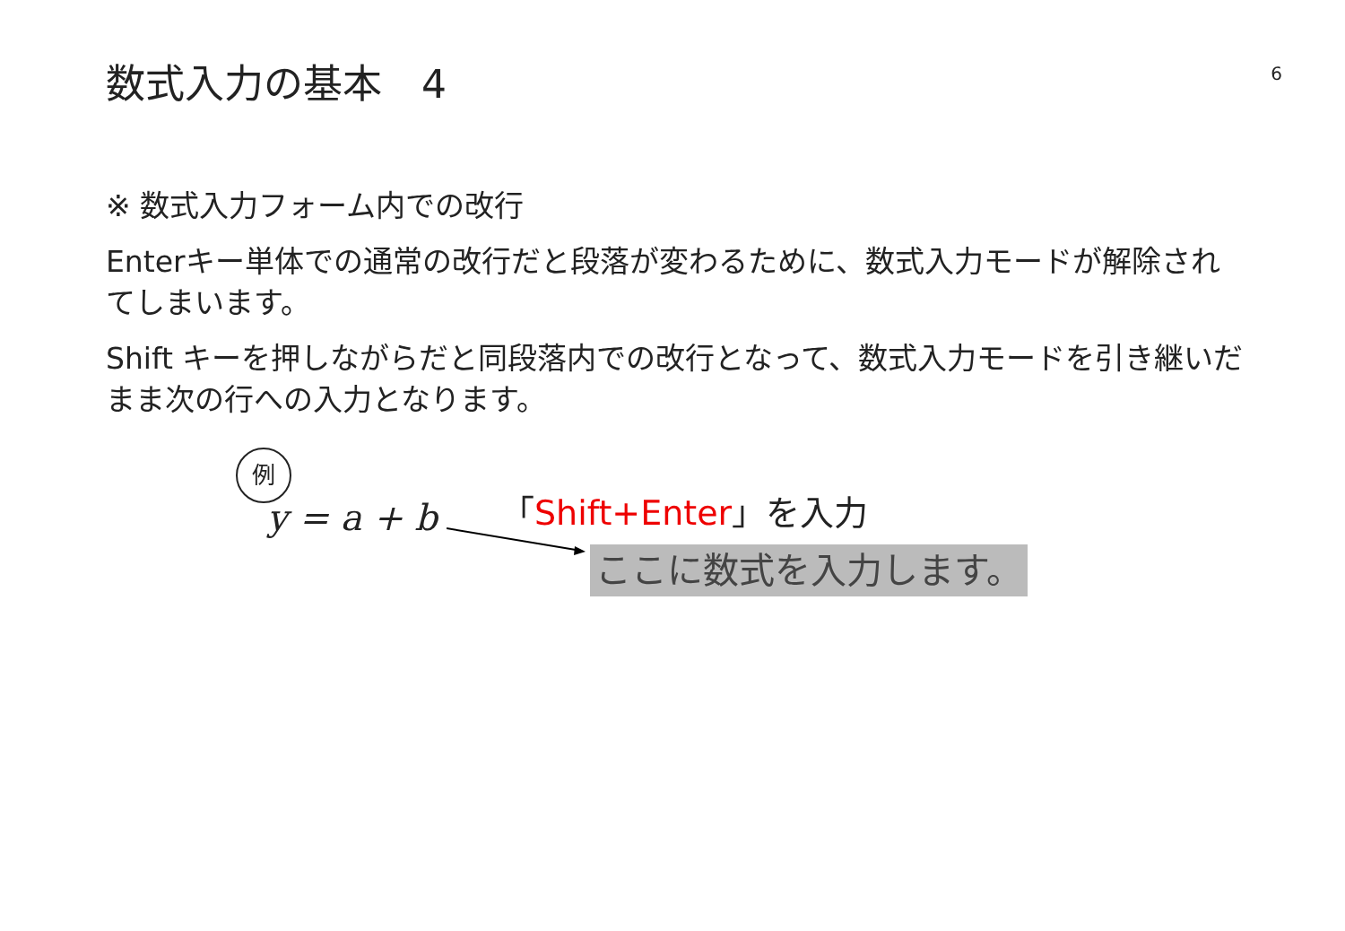数式入力の基本　4
6
※ 数式入力フォーム内での改行
Enterキー単体での通常の改行だと段落が変わるために、数式入力モードが解除されてしまいます。
Shift キーを押しながらだと同段落内での改行となって、数式入力モードを引き継いだまま次の行への入力となります。
例
y = a + b 「Shift+Enter」を入力
ここに数式を入力します。